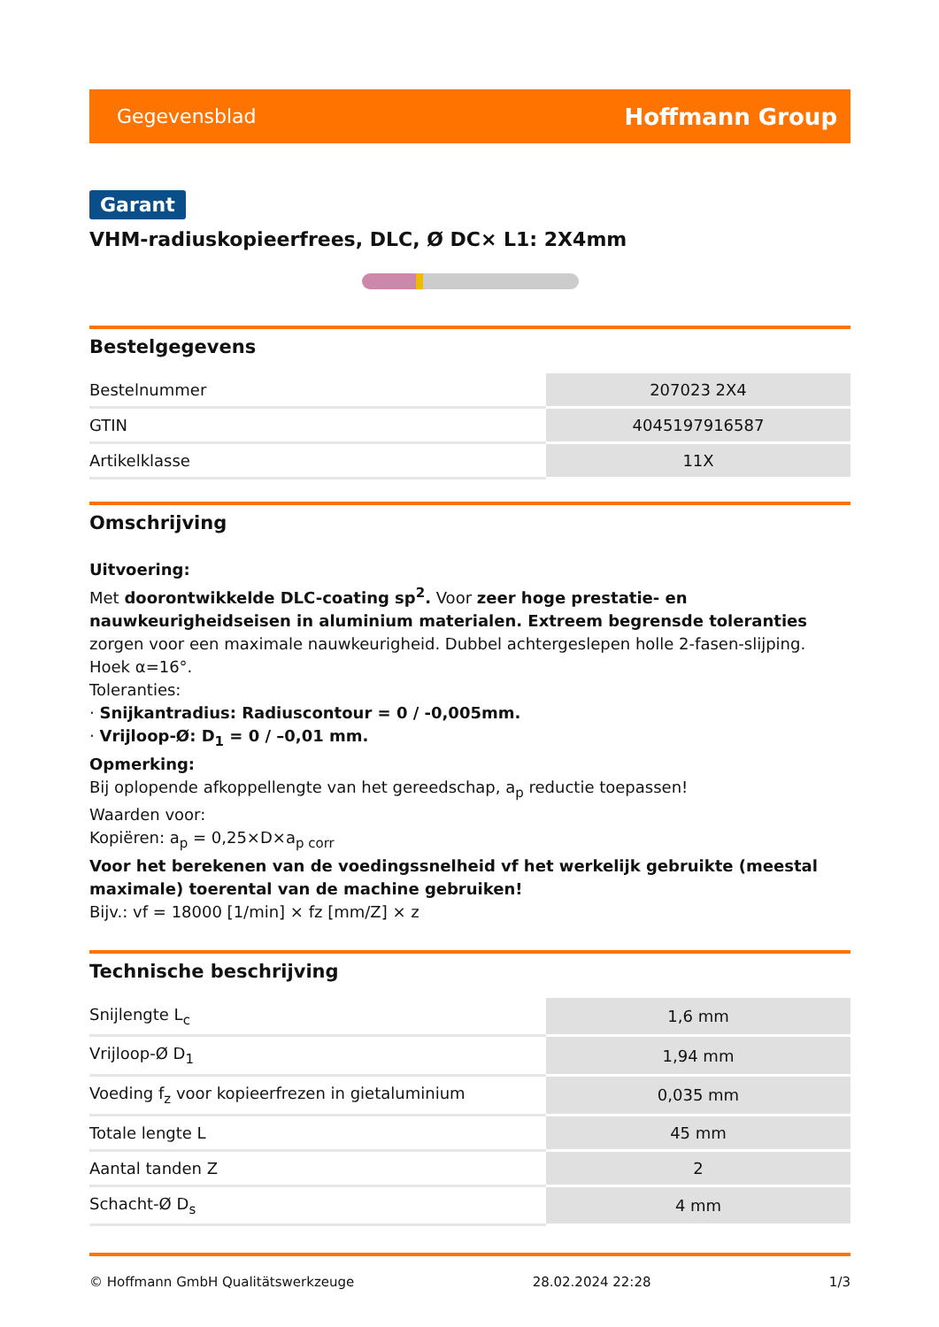Gegevensblad Hoffmann Group
Garant
VHM-radiuskopieerfrees, DLC, Ø DC× L1: 2X4mm
Bestelgegevens
| Bestelnummer | 207023 2X4 |
| GTIN | 4045197916587 |
| Artikelklasse | 11X |
Omschrijving
Uitvoering:
Met doorontwikkelde DLC-coating sp<sup>2</sup>. Voor zeer hoge prestatie- en nauwkeurigheidseisen in aluminium materialen. Extreem begrensde toleranties zorgen voor een maximale nauwkeurigheid. Dubbel achtergeslepen holle 2-fasen-slijping.
Hoek α=16°.
Toleranties:
· Snijkantradius: Radiuscontour = 0 / -0,005mm.
· Vrijloop-Ø: D<sub>1</sub> = 0 / –0,01 mm.
Opmerking:
Bij oplopende afkoppellengte van het gereedschap, a<sub>p</sub> reductie toepassen!
Waarden voor:
Kopiëren: a<sub>p</sub> = 0,25×D×a<sub>p corr</sub>
Voor het berekenen van de voedingssnelheid vf het werkelijk gebruikte (meestal maximale) toerental van de machine gebruiken!
Bijv.: vf = 18000 [1/min] × fz [mm/Z] × z
Technische beschrijving
| Snijlengte L<sub>c</sub> | 1,6 mm |
| Vrijloop-Ø D<sub>1</sub> | 1,94 mm |
| Voeding f<sub>z</sub> voor kopieerfrezen in gietaluminium | 0,035 mm |
| Totale lengte L | 45 mm |
| Aantal tanden Z | 2 |
| Schacht-Ø D<sub>s</sub> | 4 mm |
© Hoffmann GmbH Qualitätswerkzeuge 28.02.2024 22:28 1/3